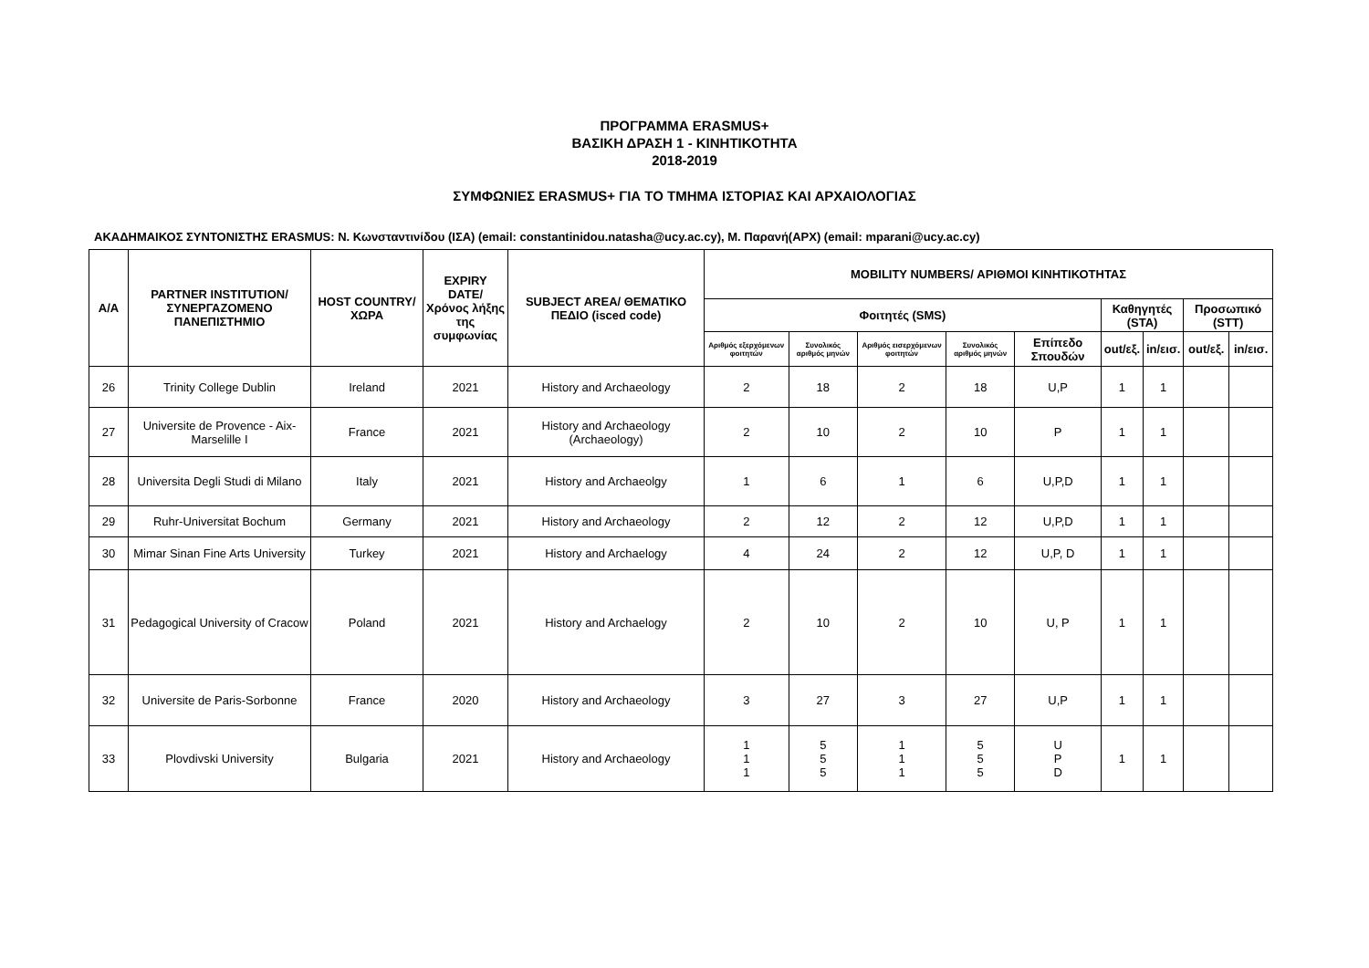ΠΡΟΓΡΑΜΜΑ ERASMUS+
ΒΑΣΙΚΗ ΔΡΑΣΗ 1 - ΚΙΝΗΤΙΚΟΤΗΤΑ
2018-2019
ΣΥΜΦΩΝΙΕΣ ERASMUS+ ΓΙΑ ΤΟ ΤΜΗΜΑ ΙΣΤΟΡΙΑΣ ΚΑΙ ΑΡΧΑΙΟΛΟΓΙΑΣ
ΑΚΑΔΗΜΑΙΚΟΣ ΣΥΝΤΟΝΙΣΤΗΣ ERASMUS: Ν. Κωνσταντινίδου (ΙΣΑ) (email: constantinidou.natasha@ucy.ac.cy), Μ. Παρανή(ΑΡΧ) (email: mparani@ucy.ac.cy)
| A/A | PARTNER INSTITUTION/ ΣΥΝΕΡΓΑΖΟΜΕΝΟ ΠΑΝΕΠΙΣΤΗΜΙΟ | HOST COUNTRY/ ΧΩΡΑ | EXPIRY DATE/ Χρόνος λήξης της συμφωνίας | SUBJECT AREA/ ΘΕΜΑΤΙΚΟ ΠΕΔΙΟ (isced code) | MOBILITY NUMBERS/ ΑΡΙΘΜΟΙ ΚΙΝΗΤΙΚΟΤΗΤΑΣ | | | | | | | | |
| --- | --- | --- | --- | --- | --- | --- | --- | --- | --- | --- | --- | --- | --- |
| | | | | | Φοιτητές (SMS) | | | | | Καθηγητές (STA) | | Προσωπικό (STT) | |
| | | | | | Αριθμός εξερχόμενων φοιτητών | Συνολικός αριθμός μηνών | Αριθμός εισερχόμενων φοιτητών | Συνολικός αριθμός μηνών | Επίπεδο Σπουδών | out/εξ. | in/εισ. | out/εξ. | in/εισ. |
| 26 | Trinity College Dublin | Ireland | 2021 | History and Archaeology | 2 | 18 | 2 | 18 | U,P | 1 | 1 | | |
| 27 | Universite de Provence - Aix-Marselille I | France | 2021 | History and Archaeology (Archaeology) | 2 | 10 | 2 | 10 | P | 1 | 1 | | |
| 28 | Universita Degli Studi di Milano | Italy | 2021 | History and Archaeolgy | 1 | 6 | 1 | 6 | U,P,D | 1 | 1 | | |
| 29 | Ruhr-Universitat Bochum | Germany | 2021 | History and Archaeology | 2 | 12 | 2 | 12 | U,P,D | 1 | 1 | | |
| 30 | Mimar Sinan Fine Arts University | Turkey | 2021 | History and Archaelogy | 4 | 24 | 2 | 12 | U,P, D | 1 | 1 | | |
| 31 | Pedagogical University of Cracow | Poland | 2021 | History and Archaelogy | 2 | 10 | 2 | 10 | U, P | 1 | 1 | | |
| 32 | Universite de Paris-Sorbonne | France | 2020 | History and Archaeology | 3 | 27 | 3 | 27 | U,P | 1 | 1 | | |
| 33 | Plovdivski University | Bulgaria | 2021 | History and Archaeology | 1 1 1 | 5 5 5 | 1 1 1 | 5 5 5 | U P D | 1 | 1 | | |